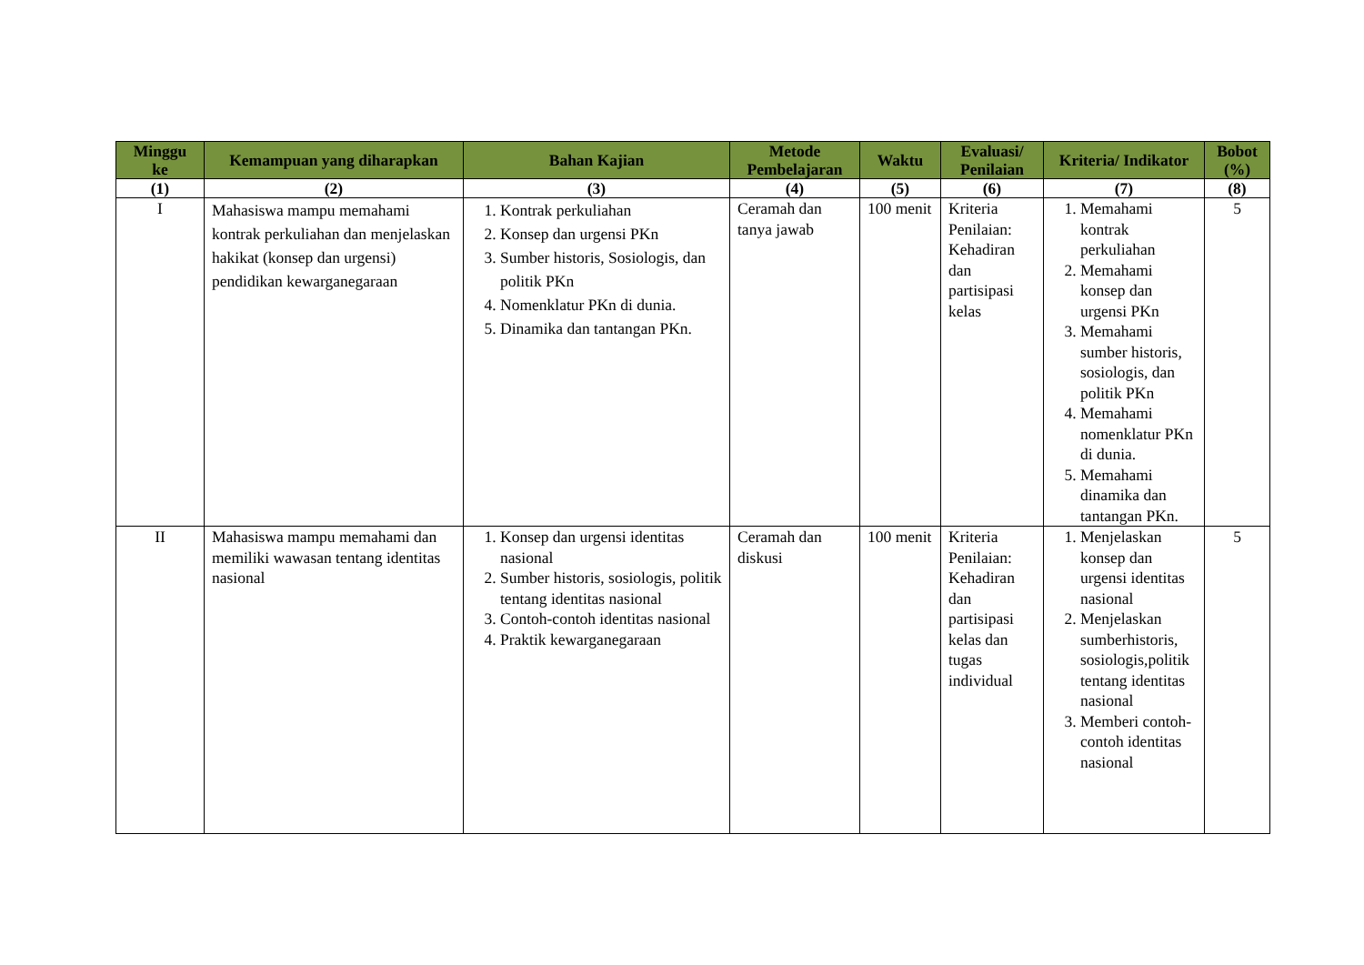| Minggu ke | Kemampuan yang diharapkan | Bahan Kajian | Metode Pembelajaran | Waktu | Evaluasi/ Penilaian | Kriteria/ Indikator | Bobot (%) |
| --- | --- | --- | --- | --- | --- | --- | --- |
| (1) | (2) | (3) | (4) | (5) | (6) | (7) | (8) |
| I | Mahasiswa mampu memahami kontrak perkuliahan dan menjelaskan hakikat (konsep dan urgensi) pendidikan kewarganegaraan | 1. Kontrak perkuliahan 2. Konsep dan urgensi PKn 3. Sumber historis, Sosiologis, dan politik PKn 4. Nomenklatur PKn di dunia. 5. Dinamika dan tantangan PKn. | Ceramah dan tanya jawab | 100 menit | Kriteria Penilaian: Kehadiran dan partisipasi kelas | 1. Memahami kontrak perkuliahan 2. Memahami konsep dan urgensi PKn 3. Memahami sumber historis, sosiologis, dan politik PKn 4. Memahami nomenklatur PKn di dunia. 5. Memahami dinamika dan tantangan PKn. | 5 |
| II | Mahasiswa mampu memahami dan memiliki wawasan tentang identitas nasional | 1. Konsep dan urgensi identitas nasional 2. Sumber historis, sosiologis, politik tentang identitas nasional 3. Contoh-contoh identitas nasional 4. Praktik kewarganegaraan | Ceramah dan diskusi | 100 menit | Kriteria Penilaian: Kehadiran dan partisipasi kelas dan tugas individual | 1. Menjelaskan konsep dan urgensi identitas nasional 2. Menjelaskan sumberhistoris, sosiologis,politik tentang identitas nasional 3. Memberi contoh-contoh identitas nasional | 5 |